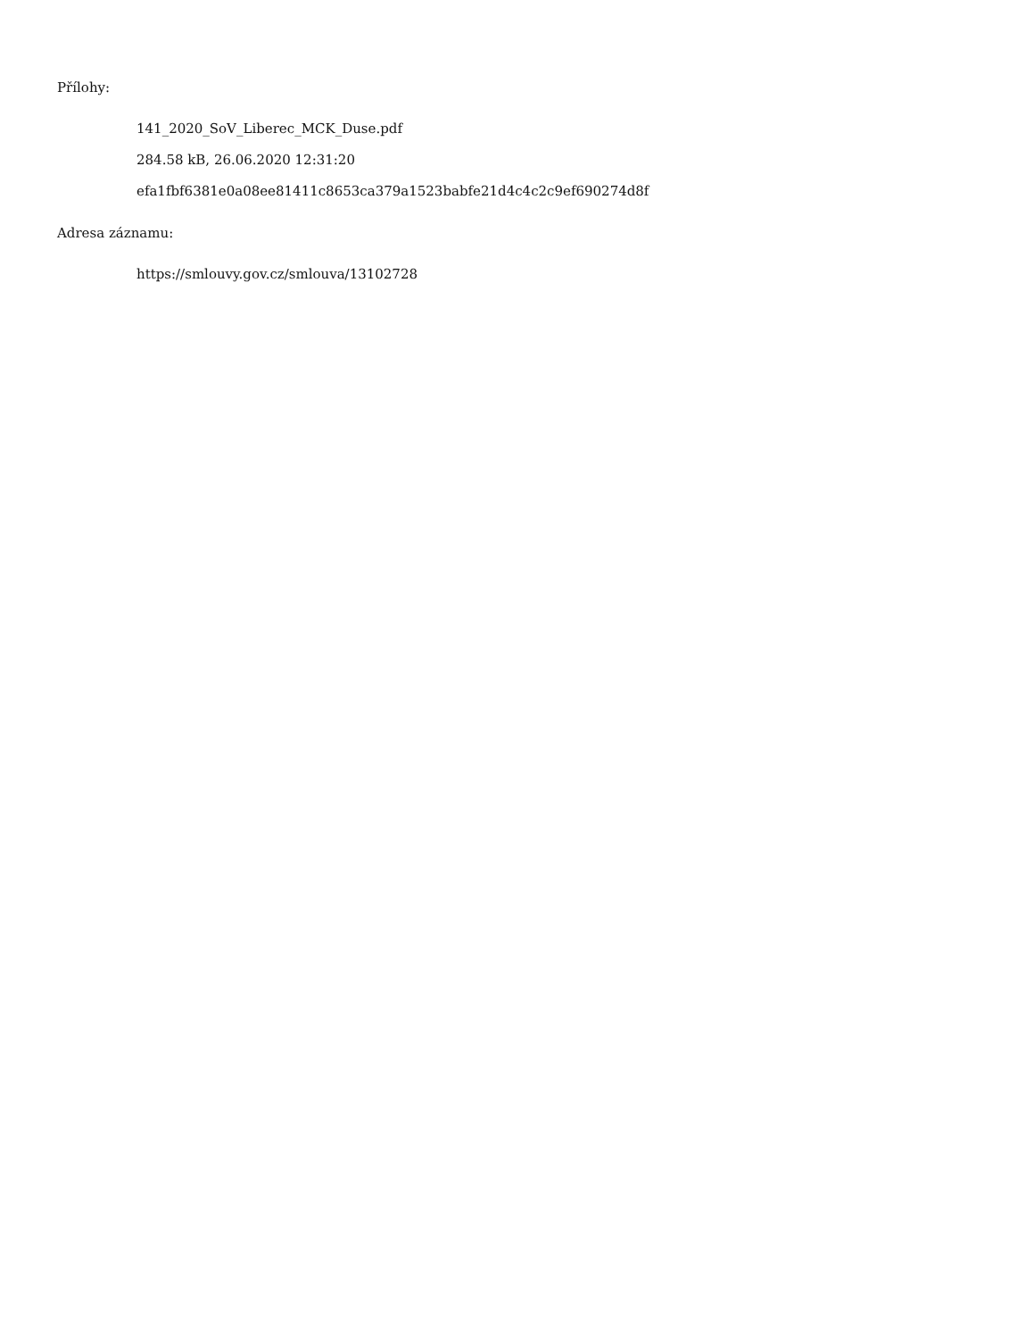Přílohy:
141_2020_SoV_Liberec_MCK_Duse.pdf
284.58 kB, 26.06.2020 12:31:20
efa1fbf6381e0a08ee81411c8653ca379a1523babfe21d4c4c2c9ef690274d8f
Adresa záznamu:
https://smlouvy.gov.cz/smlouva/13102728